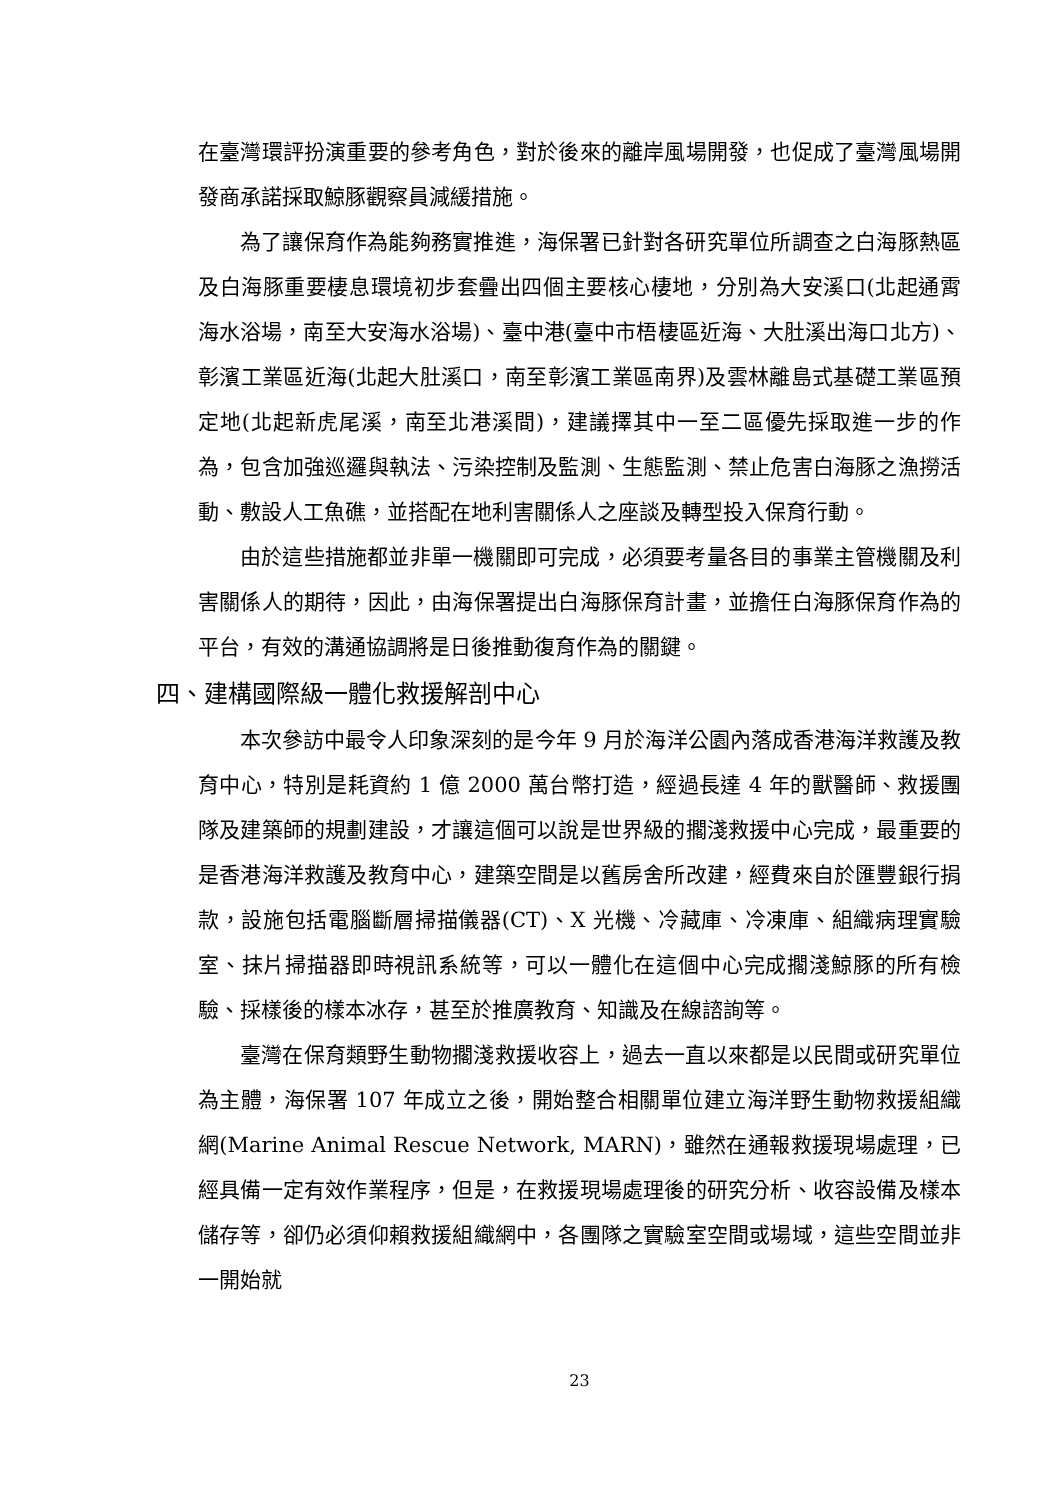在臺灣環評扮演重要的參考角色，對於後來的離岸風場開發，也促成了臺灣風場開發商承諾採取鯨豚觀察員減緩措施。
為了讓保育作為能夠務實推進，海保署已針對各研究單位所調查之白海豚熱區及白海豚重要棲息環境初步套疊出四個主要核心棲地，分別為大安溪口(北起通霄海水浴場，南至大安海水浴場)、臺中港(臺中市梧棲區近海、大肚溪出海口北方)、彰濱工業區近海(北起大肚溪口，南至彰濱工業區南界)及雲林離島式基礎工業區預定地(北起新虎尾溪，南至北港溪間)，建議擇其中一至二區優先採取進一步的作為，包含加強巡邏與執法、污染控制及監測、生態監測、禁止危害白海豚之漁撈活動、敷設人工魚礁，並搭配在地利害關係人之座談及轉型投入保育行動。
由於這些措施都並非單一機關即可完成，必須要考量各目的事業主管機關及利害關係人的期待，因此，由海保署提出白海豚保育計畫，並擔任白海豚保育作為的平台，有效的溝通協調將是日後推動復育作為的關鍵。
四、建構國際級一體化救援解剖中心
本次參訪中最令人印象深刻的是今年 9 月於海洋公園內落成香港海洋救護及教育中心，特別是耗資約 1 億 2000 萬台幣打造，經過長達 4 年的獸醫師、救援團隊及建築師的規劃建設，才讓這個可以說是世界級的擱淺救援中心完成，最重要的是香港海洋救護及教育中心，建築空間是以舊房舍所改建，經費來自於匯豐銀行捐款，設施包括電腦斷層掃描儀器(CT)、X 光機、冷藏庫、冷凍庫、組織病理實驗室、抹片掃描器即時視訊系統等，可以一體化在這個中心完成擱淺鯨豚的所有檢驗、採樣後的樣本冰存，甚至於推廣教育、知識及在線諮詢等。
臺灣在保育類野生動物擱淺救援收容上，過去一直以來都是以民間或研究單位為主體，海保署 107 年成立之後，開始整合相關單位建立海洋野生動物救援組織網(Marine Animal Rescue Network, MARN)，雖然在通報救援現場處理，已經具備一定有效作業程序，但是，在救援現場處理後的研究分析、收容設備及樣本儲存等，卻仍必須仰賴救援組織網中，各團隊之實驗室空間或場域，這些空間並非一開始就
23